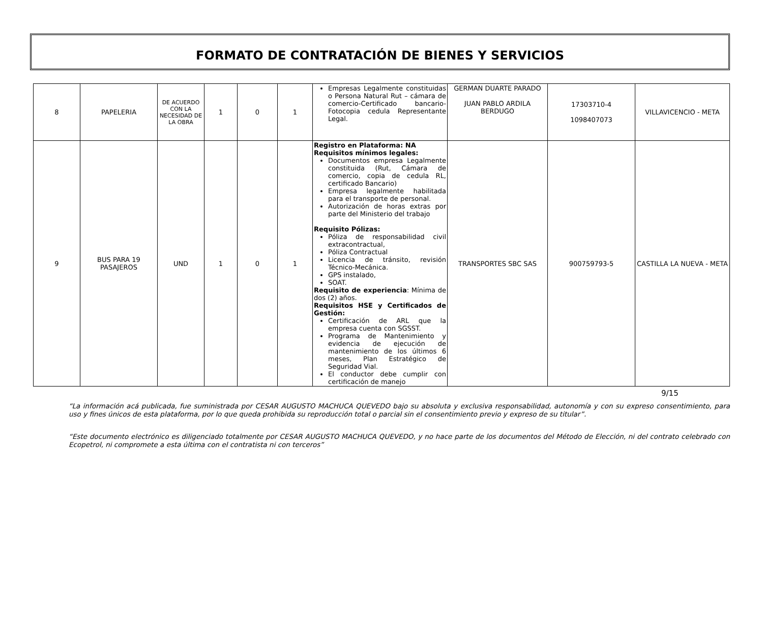FORMATO DE CONTRATACIÓN DE BIENES Y SERVICIOS
| 8 | PAPELERIA | DE ACUERDO CON LA NECESIDAD DE LA OBRA | 1 | 0 | 1 | Empresas Legalmente constituidas o Persona Natural Rut – cámara de comercio-Certificado bancario-Fotocopia cedula Representante Legal. | GERMAN DUARTE PARADO JUAN PABLO ARDILA BERDUGO | 17303710-4 1098407073 | VILLAVICENCIO - META |
| 9 | BUS PARA 19 PASAJEROS | UND | 1 | 0 | 1 | Registro en Plataforma: NA Requisitos mínimos legales: Documentos empresa Legalmente constituida (Rut, Cámara de comercio, copia de cedula RL, certificado Bancario) Empresa legalmente habilitada para el transporte de personal. Autorización de horas extras por parte del Ministerio del trabajo Requisito Pólizas: Póliza de responsabilidad civil extracontractual, Póliza Contractual Licencia de tránsito, revisión Técnico-Mecánica. GPS instalado, SOAT. Requisito de experiencia : Mínima de dos (2) años. Requisitos HSE y Certificados de Gestión: Certificación de ARL que la empresa cuenta con SGSST. Programa de Mantenimiento y evidencia de ejecución de mantenimiento de los últimos 6 meses, Plan Estratégico de Seguridad Vial. El conductor debe cumplir con certificación de manejo | TRANSPORTES SBC SAS | 900759793-5 | CASTILLA LA NUEVA - META |
9/15
“La información acá publicada, fue suministrada por CESAR AUGUSTO MACHUCA QUEVEDO bajo su absoluta y exclusiva responsabilidad, autonomía y con su expreso consentimiento, para uso y fines únicos de esta plataforma, por lo que queda prohibida su reproducción total o parcial sin el consentimiento previo y expreso de su titular”.
“Este documento electrónico es diligenciado totalmente por CESAR AUGUSTO MACHUCA QUEVEDO, y no hace parte de los documentos del Método de Elección, ni del contrato celebrado con Ecopetrol, ni compromete a esta última con el contratista ni con terceros”